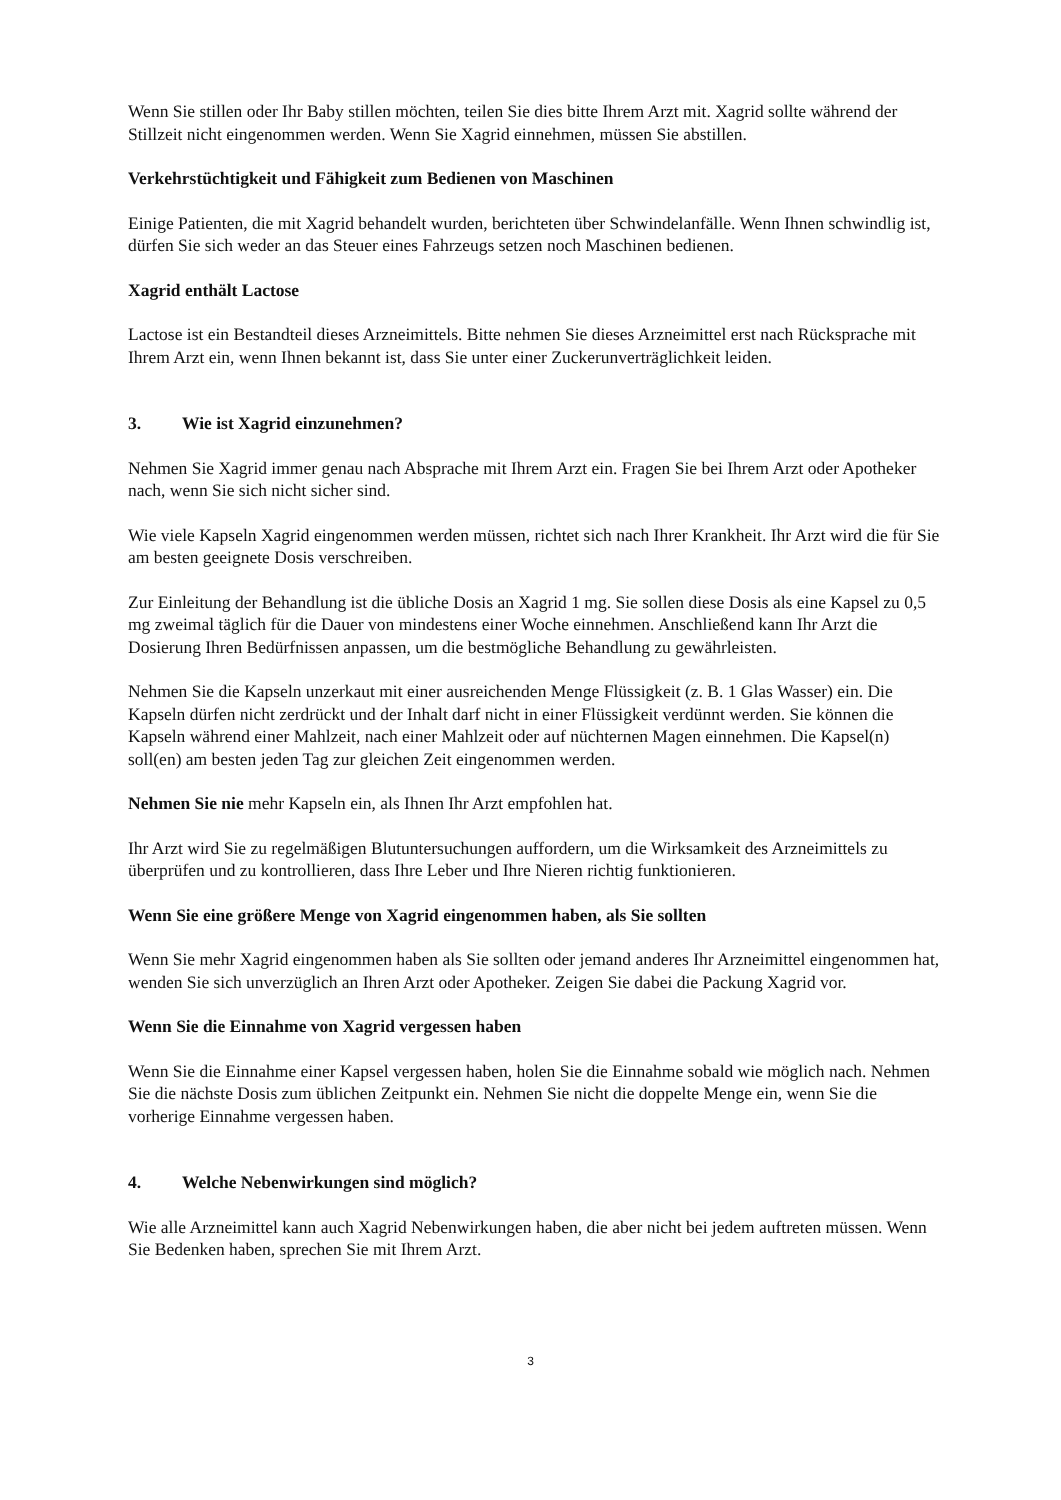Wenn Sie stillen oder Ihr Baby stillen möchten, teilen Sie dies bitte Ihrem Arzt mit. Xagrid sollte während der Stillzeit nicht eingenommen werden. Wenn Sie Xagrid einnehmen, müssen Sie abstillen.
Verkehrstüchtigkeit und Fähigkeit zum Bedienen von Maschinen
Einige Patienten, die mit Xagrid behandelt wurden, berichteten über Schwindelanfälle. Wenn Ihnen schwindlig ist, dürfen Sie sich weder an das Steuer eines Fahrzeugs setzen noch Maschinen bedienen.
Xagrid enthält Lactose
Lactose ist ein Bestandteil dieses Arzneimittels. Bitte nehmen Sie dieses Arzneimittel erst nach Rücksprache mit Ihrem Arzt ein, wenn Ihnen bekannt ist, dass Sie unter einer Zuckerunverträglichkeit leiden.
3. Wie ist Xagrid einzunehmen?
Nehmen Sie Xagrid immer genau nach Absprache mit Ihrem Arzt ein. Fragen Sie bei Ihrem Arzt oder Apotheker nach, wenn Sie sich nicht sicher sind.
Wie viele Kapseln Xagrid eingenommen werden müssen, richtet sich nach Ihrer Krankheit. Ihr Arzt wird die für Sie am besten geeignete Dosis verschreiben.
Zur Einleitung der Behandlung ist die übliche Dosis an Xagrid 1 mg. Sie sollen diese Dosis als eine Kapsel zu 0,5 mg zweimal täglich für die Dauer von mindestens einer Woche einnehmen. Anschließend kann Ihr Arzt die Dosierung Ihren Bedürfnissen anpassen, um die bestmögliche Behandlung zu gewährleisten.
Nehmen Sie die Kapseln unzerkaut mit einer ausreichenden Menge Flüssigkeit (z. B. 1 Glas Wasser) ein. Die Kapseln dürfen nicht zerdrückt und der Inhalt darf nicht in einer Flüssigkeit verdünnt werden. Sie können die Kapseln während einer Mahlzeit, nach einer Mahlzeit oder auf nüchternen Magen einnehmen. Die Kapsel(n) soll(en) am besten jeden Tag zur gleichen Zeit eingenommen werden.
Nehmen Sie nie mehr Kapseln ein, als Ihnen Ihr Arzt empfohlen hat.
Ihr Arzt wird Sie zu regelmäßigen Blutuntersuchungen auffordern, um die Wirksamkeit des Arzneimittels zu überprüfen und zu kontrollieren, dass Ihre Leber und Ihre Nieren richtig funktionieren.
Wenn Sie eine größere Menge von Xagrid eingenommen haben, als Sie sollten
Wenn Sie mehr Xagrid eingenommen haben als Sie sollten oder jemand anderes Ihr Arzneimittel eingenommen hat, wenden Sie sich unverzüglich an Ihren Arzt oder Apotheker. Zeigen Sie dabei die Packung Xagrid vor.
Wenn Sie die Einnahme von Xagrid vergessen haben
Wenn Sie die Einnahme einer Kapsel vergessen haben, holen Sie die Einnahme sobald wie möglich nach. Nehmen Sie die nächste Dosis zum üblichen Zeitpunkt ein. Nehmen Sie nicht die doppelte Menge ein, wenn Sie die vorherige Einnahme vergessen haben.
4. Welche Nebenwirkungen sind möglich?
Wie alle Arzneimittel kann auch Xagrid Nebenwirkungen haben, die aber nicht bei jedem auftreten müssen. Wenn Sie Bedenken haben, sprechen Sie mit Ihrem Arzt.
3